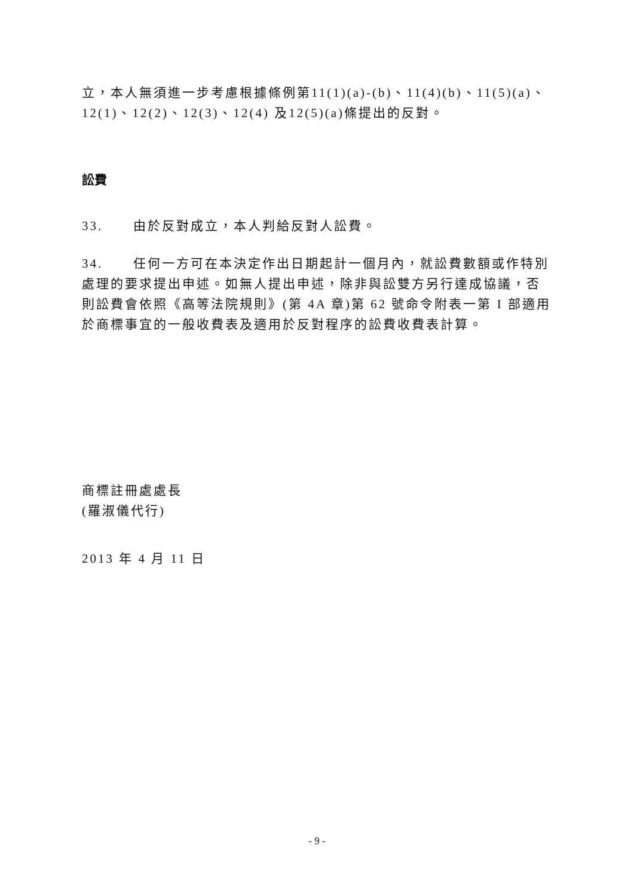立，本人無須進一步考慮根據條例第11(1)(a)-(b)、11(4)(b)、11(5)(a)、12(1)、12(2)、12(3)、12(4) 及12(5)(a)條提出的反對。
訟費
33. 由於反對成立，本人判給反對人訟費。
34. 任何一方可在本決定作出日期起計一個月內，就訟費數額或作特別處理的要求提出申述。如無人提出申述，除非與訟雙方另行達成協議，否則訟費會依照《高等法院規則》(第 4A 章)第 62 號命令附表一第 I 部適用於商標事宜的一般收費表及適用於反對程序的訟費收費表計算。
商標註冊處處長
(羅淑儀代行)
2013 年 4 月 11 日
- 9 -